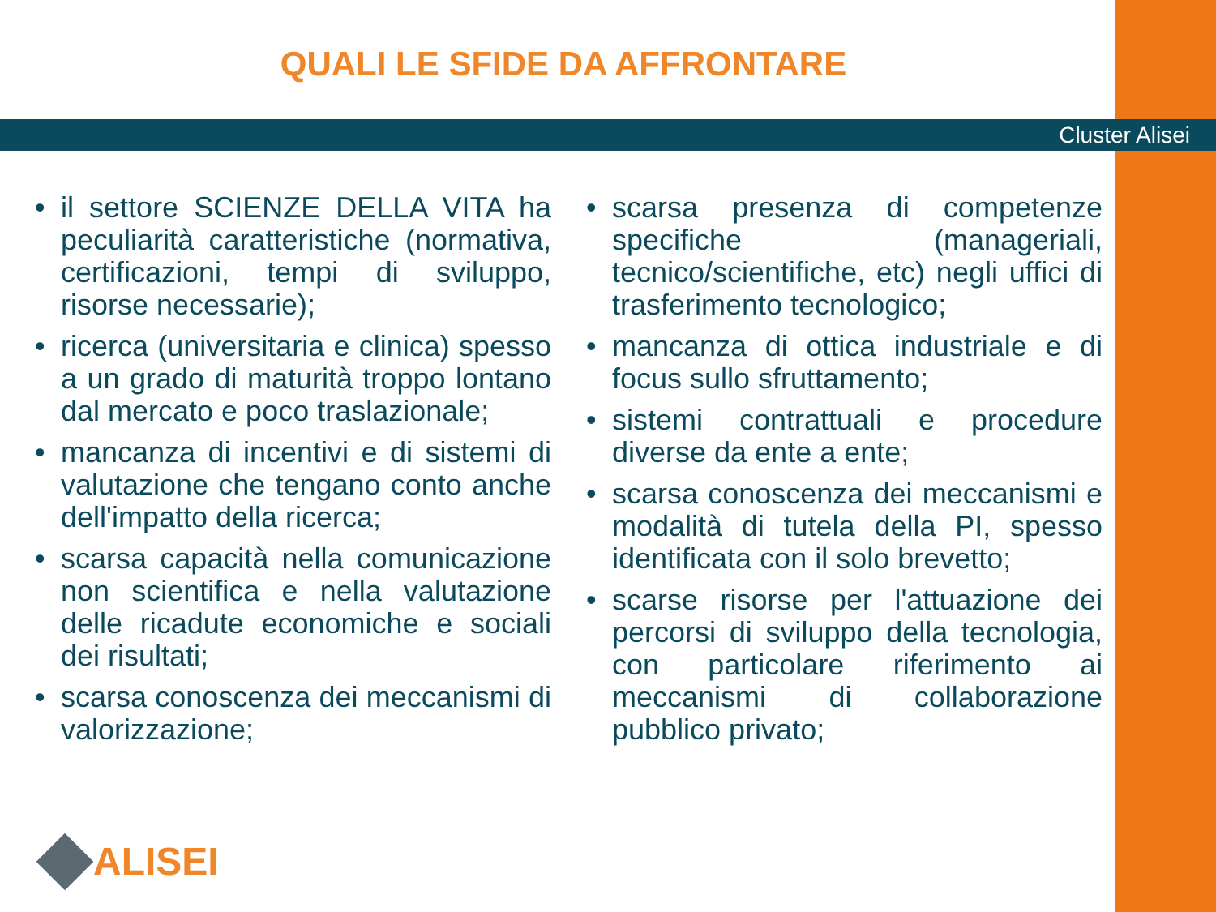QUALI LE SFIDE DA AFFRONTARE
Cluster Alisei
• il settore SCIENZE DELLA VITA ha peculiarità caratteristiche (normativa, certificazioni, tempi di sviluppo, risorse necessarie);
• ricerca (universitaria e clinica) spesso a un grado di maturità troppo lontano dal mercato e poco traslazionale;
• mancanza di incentivi e di sistemi di valutazione che tengano conto anche dell'impatto della ricerca;
• scarsa capacità nella comunicazione non scientifica e nella valutazione delle ricadute economiche e sociali dei risultati;
• scarsa conoscenza dei meccanismi di valorizzazione;
• scarsa presenza di competenze specifiche (manageriali, tecnico/scientifiche, etc) negli uffici di trasferimento tecnologico;
• mancanza di ottica industriale e di focus sullo sfruttamento;
• sistemi contrattuali e procedure diverse da ente a ente;
• scarsa conoscenza dei meccanismi e modalità di tutela della PI, spesso identificata con il solo brevetto;
• scarse risorse per l'attuazione dei percorsi di sviluppo della tecnologia, con particolare riferimento ai meccanismi di collaborazione pubblico privato;
ALISEI